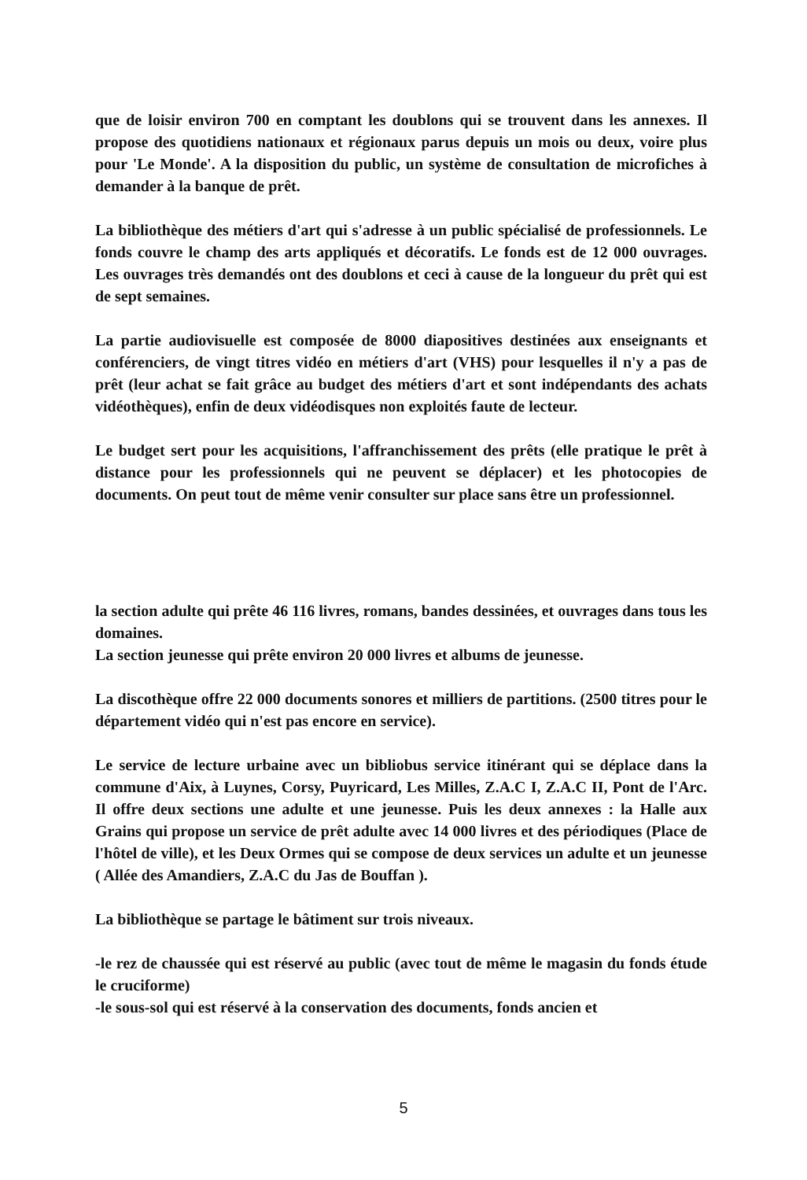que de loisir environ 700 en comptant les doublons qui se trouvent dans les annexes. Il propose des quotidiens nationaux et régionaux parus depuis un mois ou deux, voire plus pour 'Le Monde'. A la disposition du public, un système de consultation de microfiches à demander à la banque de prêt.
La bibliothèque des métiers d'art qui s'adresse à un public spécialisé de professionnels. Le fonds couvre le champ des arts appliqués et décoratifs. Le fonds est de 12 000 ouvrages. Les ouvrages très demandés ont des doublons et ceci à cause de la longueur du prêt qui est de sept semaines.
La partie audiovisuelle est composée de 8000 diapositives destinées aux enseignants et conférenciers, de vingt titres vidéo en métiers d'art (VHS) pour lesquelles il n'y a pas de prêt (leur achat se fait grâce au budget des métiers d'art et sont indépendants des achats vidéothèques), enfin de deux vidéodisques non exploités faute de lecteur.
Le budget sert pour les acquisitions, l'affranchissement des prêts (elle pratique le prêt à distance pour les professionnels qui ne peuvent se déplacer) et les photocopies de documents. On peut tout de même venir consulter sur place sans être un professionnel.
la section adulte qui prête 46 116 livres, romans, bandes dessinées, et ouvrages dans tous les domaines.
La section jeunesse qui prête environ 20 000 livres et albums de jeunesse.
La discothèque offre 22 000 documents sonores et milliers de partitions. (2500 titres pour le département vidéo qui n'est pas encore en service).
Le service de lecture urbaine avec un bibliobus service itinérant qui se déplace dans la commune d'Aix, à Luynes, Corsy, Puyricard, Les Milles, Z.A.C I, Z.A.C II, Pont de l'Arc. Il offre deux sections une adulte et une jeunesse. Puis les deux annexes : la Halle aux Grains qui propose un service de prêt adulte avec 14 000 livres et des périodiques (Place de l'hôtel de ville), et les Deux Ormes qui se compose de deux services un adulte et un jeunesse ( Allée des Amandiers, Z.A.C du Jas de Bouffan ).
La bibliothèque se partage le bâtiment sur trois niveaux.
-le rez de chaussée qui est réservé au public (avec tout de même le magasin du fonds étude le cruciforme)
-le sous-sol qui est réservé à la conservation des documents, fonds ancien et
5